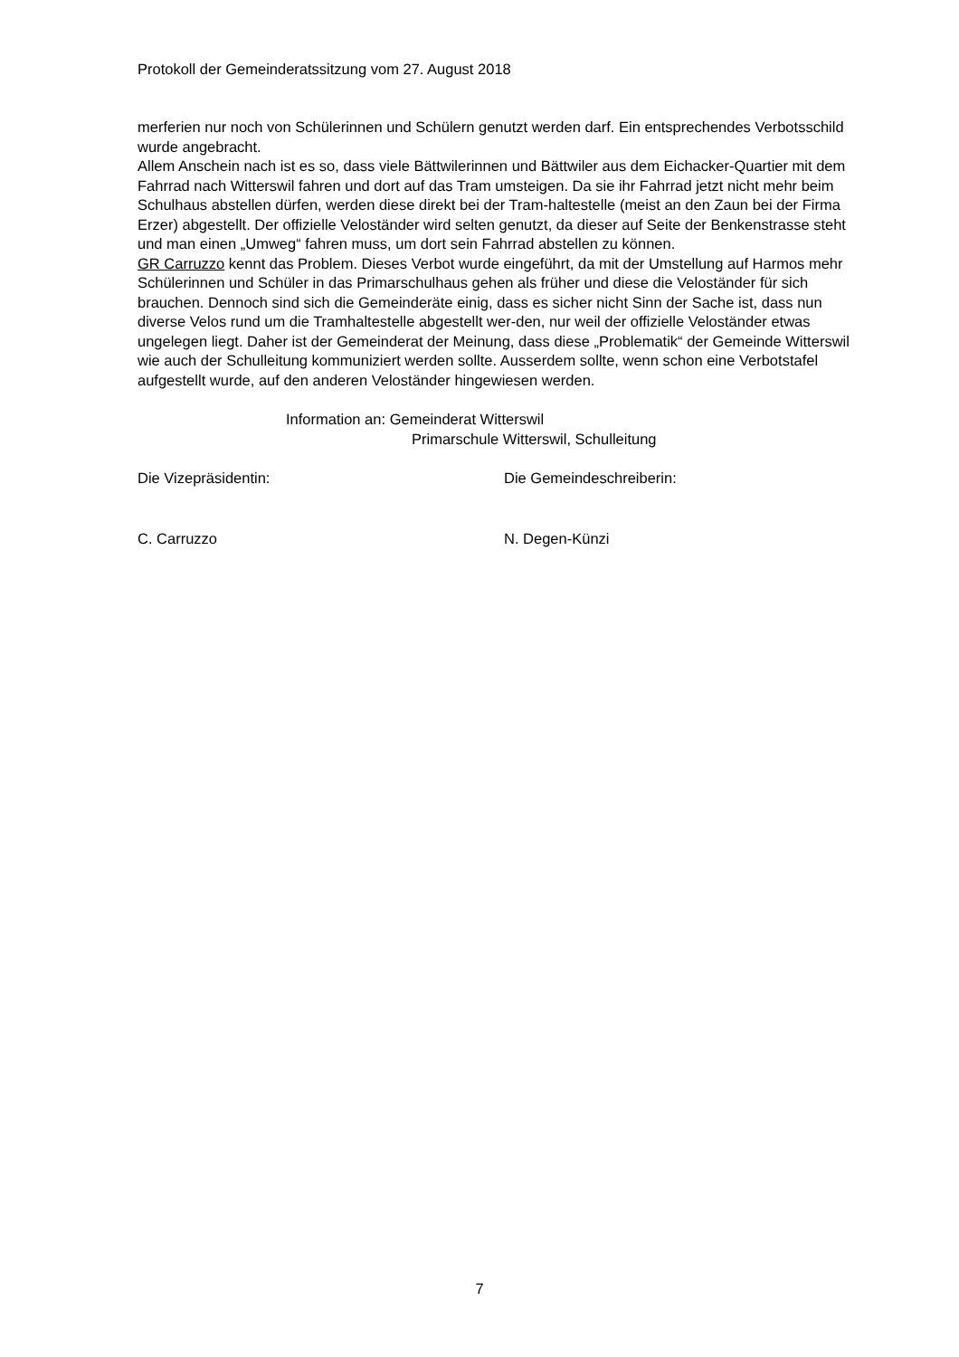Protokoll der Gemeinderatssitzung vom 27. August 2018
merferien nur noch von Schülerinnen und Schülern genutzt werden darf. Ein entsprechendes Verbotsschild wurde angebracht.
Allem Anschein nach ist es so, dass viele Bättwilerinnen und Bättwiler aus dem Eichacker-Quartier mit dem Fahrrad nach Witterswil fahren und dort auf das Tram umsteigen. Da sie ihr Fahrrad jetzt nicht mehr beim Schulhaus abstellen dürfen, werden diese direkt bei der Tram-haltestelle (meist an den Zaun bei der Firma Erzer) abgestellt. Der offizielle Veloständer wird selten genutzt, da dieser auf Seite der Benkenstrasse steht und man einen „Umweg“ fahren muss, um dort sein Fahrrad abstellen zu können.
GR Carruzzo kennt das Problem. Dieses Verbot wurde eingeführt, da mit der Umstellung auf Harmos mehr Schülerinnen und Schüler in das Primarschulhaus gehen als früher und diese die Veloständer für sich brauchen. Dennoch sind sich die Gemeinderäte einig, dass es sicher nicht Sinn der Sache ist, dass nun diverse Velos rund um die Tramhaltestelle abgestellt wer-den, nur weil der offizielle Veloständer etwas ungelegen liegt. Daher ist der Gemeinderat der Meinung, dass diese „Problematik“ der Gemeinde Witterswil wie auch der Schulleitung kommuniziert werden sollte. Ausserdem sollte, wenn schon eine Verbotstafel aufgestellt wurde, auf den anderen Veloständer hingewiesen werden.
Information an: Gemeinderat Witterswil
Primarschule Witterswil, Schulleitung
Die Vizepräsidentin: Die Gemeindeschreiberin:
C. Carruzzo N. Degen-Künzi
7